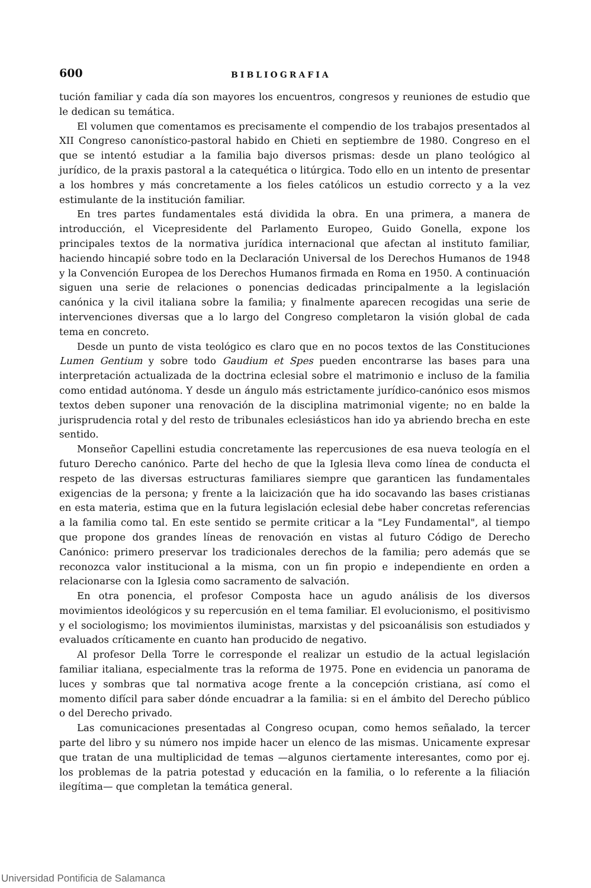600 BIBLIOGRAFIA
tución familiar y cada día son mayores los encuentros, congresos y reuniones de estudio que le dedican su temática.
El volumen que comentamos es precisamente el compendio de los trabajos presentados al XII Congreso canonístico-pastoral habido en Chieti en septiembre de 1980. Congreso en el que se intentó estudiar a la familia bajo diversos prismas: desde un plano teológico al jurídico, de la praxis pastoral a la catequética o litúrgica. Todo ello en un intento de presentar a los hombres y más concretamente a los fieles católicos un estudio correcto y a la vez estimulante de la institución familiar.
En tres partes fundamentales está dividida la obra. En una primera, a manera de introducción, el Vicepresidente del Parlamento Europeo, Guido Gonella, expone los principales textos de la normativa jurídica internacional que afectan al instituto familiar, haciendo hincapié sobre todo en la Declaración Universal de los Derechos Humanos de 1948 y la Convención Europea de los Derechos Humanos firmada en Roma en 1950. A continuación siguen una serie de relaciones o ponencias dedicadas principalmente a la legislación canónica y la civil italiana sobre la familia; y finalmente aparecen recogidas una serie de intervenciones diversas que a lo largo del Congreso completaron la visión global de cada tema en concreto.
Desde un punto de vista teológico es claro que en no pocos textos de las Constituciones Lumen Gentium y sobre todo Gaudium et Spes pueden encontrarse las bases para una interpretación actualizada de la doctrina eclesial sobre el matrimonio e incluso de la familia como entidad autónoma. Y desde un ángulo más estrictamente jurídico-canónico esos mismos textos deben suponer una renovación de la disciplina matrimonial vigente; no en balde la jurisprudencia rotal y del resto de tribunales eclesiásticos han ido ya abriendo brecha en este sentido.
Monseñor Capellini estudia concretamente las repercusiones de esa nueva teología en el futuro Derecho canónico. Parte del hecho de que la Iglesia lleva como línea de conducta el respeto de las diversas estructuras familiares siempre que garanticen las fundamentales exigencias de la persona; y frente a la laicización que ha ido socavando las bases cristianas en esta materia, estima que en la futura legislación eclesial debe haber concretas referencias a la familia como tal. En este sentido se permite criticar a la "Ley Fundamental", al tiempo que propone dos grandes líneas de renovación en vistas al futuro Código de Derecho Canónico: primero preservar los tradicionales derechos de la familia; pero además que se reconozca valor institucional a la misma, con un fin propio e independiente en orden a relacionarse con la Iglesia como sacramento de salvación.
En otra ponencia, el profesor Composta hace un agudo análisis de los diversos movimientos ideológicos y su repercusión en el tema familiar. El evolucionismo, el positivismo y el sociologismo; los movimientos iluministas, marxistas y del psicoanálisis son estudiados y evaluados críticamente en cuanto han producido de negativo.
Al profesor Della Torre le corresponde el realizar un estudio de la actual legislación familiar italiana, especialmente tras la reforma de 1975. Pone en evidencia un panorama de luces y sombras que tal normativa acoge frente a la concepción cristiana, así como el momento difícil para saber dónde encuadrar a la familia: si en el ámbito del Derecho público o del Derecho privado.
Las comunicaciones presentadas al Congreso ocupan, como hemos señalado, la tercer parte del libro y su número nos impide hacer un elenco de las mismas. Unicamente expresar que tratan de una multiplicidad de temas —algunos ciertamente interesantes, como por ej. los problemas de la patria potestad y educación en la familia, o lo referente a la filiación ilegítima— que completan la temática general.
Universidad Pontificia de Salamanca